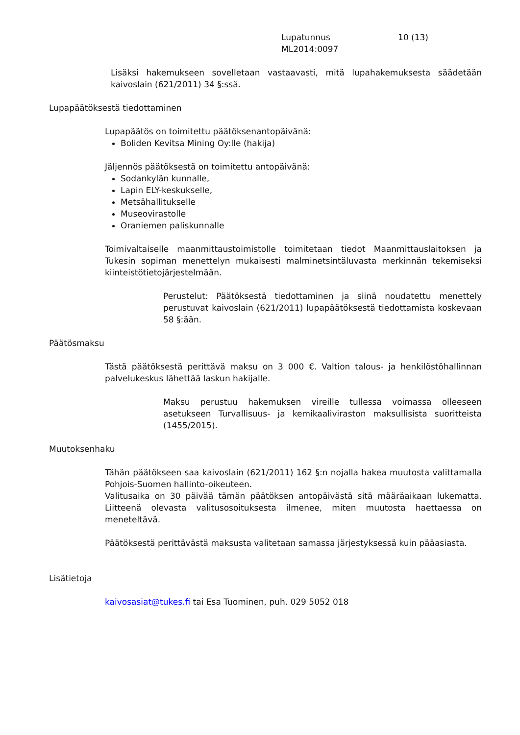Lupatunnus 10 (13)
ML2014:0097
Lisäksi hakemukseen sovelletaan vastaavasti, mitä lupahakemuksesta säädetään kaivoslain (621/2011) 34 §:ssä.
Lupapäätöksestä tiedottaminen
Lupapäätös on toimitettu päätöksenantopäivänä:
Boliden Kevitsa Mining Oy:lle (hakija)
Jäljennös päätöksestä on toimitettu antopäivänä:
Sodankylän kunnalle,
Lapin ELY-keskukselle,
Metsähallitukselle
Museovirastolle
Oraniemen paliskunnalle
Toimivaltaiselle maanmittaustoimistolle toimitetaan tiedot Maanmittauslaitoksen ja Tukesin sopiman menettelyn mukaisesti malminetsintäluvasta merkinnän tekemiseksi kiinteistötietojärjestelmään.
Perustelut: Päätöksestä tiedottaminen ja siinä noudatettu menettely perustuvat kaivoslain (621/2011) lupapäätöksestä tiedottamista koskevaan 58 §:ään.
Päätösmaksu
Tästä päätöksestä perittävä maksu on 3 000 €. Valtion talous- ja henkilöstöhallinnan palvelukeskus lähettää laskun hakijalle.
Maksu perustuu hakemuksen vireille tullessa voimassa olleeseen asetukseen Turvallisuus- ja kemikaaliviraston maksullisista suoritteista (1455/2015).
Muutoksenhaku
Tähän päätökseen saa kaivoslain (621/2011) 162 §:n nojalla hakea muutosta valittamalla Pohjois-Suomen hallinto-oikeuteen.
Valitusaika on 30 päivää tämän päätöksen antopäivästä sitä määräaikaan lukematta. Liitteenä olevasta valitusosoituksesta ilmenee, miten muutosta haettaessa on meneteltävä.
Päätöksestä perittävästä maksusta valitetaan samassa järjestyksessä kuin pääasiasta.
Lisätietoja
kaivosasiat@tukes.fi tai Esa Tuominen, puh. 029 5052 018